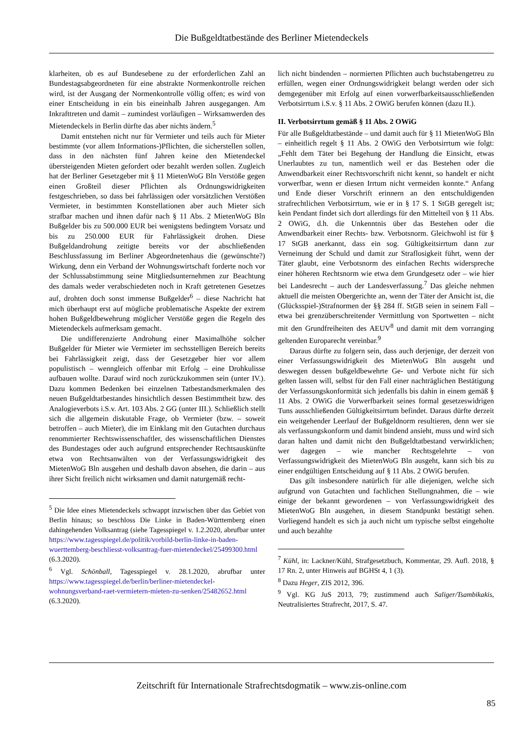Die Bußgeldtatbestände des Berliner Mietendeckels
klarheiten, ob es auf Bundesebene zu der erforderlichen Zahl an Bundestagsabgeordneten für eine abstrakte Normenkontrolle reichen wird, ist der Ausgang der Normenkontrolle völlig offen; es wird von einer Entscheidung in ein bis eineinhalb Jahren ausgegangen. Am Inkrafttreten und damit – zumindest vorläufigen – Wirksamwerden des Mietendeckels in Berlin dürfte das aber nichts ändern.<sup>5</sup>
Damit entstehen nicht nur für Vermieter und teils auch für Mieter bestimmte (vor allem Informations-)Pflichten, die sicherstellen sollen, dass in den nächsten fünf Jahren keine den Mietendeckel übersteigenden Mieten gefordert oder bezahlt werden sollen. Zugleich hat der Berliner Gesetzgeber mit § 11 MietenWoG Bln Verstöße gegen einen Großteil dieser Pflichten als Ordnungswidrigkeiten festgeschrieben, so dass bei fahrlässigen oder vorsätzlichen Verstößen Vermieter, in bestimmten Konstellationen aber auch Mieter sich strafbar machen und ihnen dafür nach § 11 Abs. 2 MietenWoG Bln Bußgelder bis zu 500.000 EUR bei wenigstens bedingtem Vorsatz und bis zu 250.000 EUR für Fahrlässigkeit drohen. Diese Bußgeldandrohung zeitigte bereits vor der abschließenden Beschlussfassung im Berliner Abgeordnetenhaus die (gewünschte?) Wirkung, denn ein Verband der Wohnungswirtschaft forderte noch vor der Schlussabstimmung seine Mitgliedsunternehmen zur Beachtung des damals weder verabschiedeten noch in Kraft getretenen Gesetzes auf, drohten doch sonst immense Bußgelder<sup>6</sup> – diese Nachricht hat mich überhaupt erst auf mögliche problematische Aspekte der extrem hohen Bußgeldbewehrung möglicher Verstöße gegen die Regeln des Mietendeckels aufmerksam gemacht.
Die undifferenzierte Androhung einer Maximalhöhe solcher Bußgelder für Mieter wie Vermieter im sechsstelligen Bereich bereits bei Fahrlässigkeit zeigt, dass der Gesetzgeber hier vor allem populistisch – wenngleich offenbar mit Erfolg – eine Drohkulisse aufbauen wollte. Darauf wird noch zurückzukommen sein (unter IV.). Dazu kommen Bedenken bei einzelnen Tatbestandsmerkmalen des neuen Bußgeldtatbestandes hinsichtlich dessen Bestimmtheit bzw. des Analogieverbots i.S.v. Art. 103 Abs. 2 GG (unter III.). Schließlich stellt sich die allgemein diskutable Frage, ob Vermieter (bzw. – soweit betroffen – auch Mieter), die im Einklang mit den Gutachten durchaus renommierter Rechtswissenschaftler, des wissenschaftlichen Dienstes des Bundestages oder auch aufgrund entsprechender Rechtsauskünfte etwa von Rechtsanwälten von der Verfassungswidrigkeit des MietenWoG Bln ausgehen und deshalb davon absehen, die darin – aus ihrer Sicht freilich nicht wirksamen und damit naturgemäß recht-
<sup>5</sup> Die Idee eines Mietendeckels schwappt inzwischen über das Gebiet von Berlin hinaus; so beschloss Die Linke in Baden-Württemberg einen dahingehenden Volksantrag (siehe Tagesspiegel v. 1.2.2020, abrufbar unter https://www.tagesspiegel.de/politik/vorbild-berlin-linke-in-baden-wuerttemberg-beschliesst-volksantrag-fuer-mietendeckel/25499300.html (6.3.2020).
<sup>6</sup> Vgl. Schönball, Tagesspiegel v. 28.1.2020, abrufbar unter https://www.tagesspiegel.de/berlin/berliner-mietendeckel-wohnungsverband-raet-vermietern-mieten-zu-senken/25482652.html (6.3.2020).
lich nicht bindenden – normierten Pflichten auch buchstabengetreu zu erfüllen, wegen einer Ordnungswidrigkeit belangt werden oder sich demgegenüber mit Erfolg auf einen vorwerfbarkeitsausschließenden Verbotsirrtum i.S.v. § 11 Abs. 2 OWiG berufen können (dazu II.).
II. Verbotsirrtum gemäß § 11 Abs. 2 OWiG
Für alle Bußgeldtatbestände – und damit auch für § 11 MietenWoG Bln – einheitlich regelt § 11 Abs. 2 OWiG den Verbotsirrtum wie folgt: „Fehlt dem Täter bei Begehung der Handlung die Einsicht, etwas Unerlaubtes zu tun, namentlich weil er das Bestehen oder die Anwendbarkeit einer Rechtsvorschrift nicht kennt, so handelt er nicht vorwerfbar, wenn er diesen Irrtum nicht vermeiden konnte.“ Anfang und Ende dieser Vorschrift erinnern an den entschuldigenden strafrechtlichen Verbotsirrtum, wie er in § 17 S. 1 StGB geregelt ist; kein Pendant findet sich dort allerdings für den Mittelteil von § 11 Abs. 2 OWiG, d.h. die Unkenntnis über das Bestehen oder die Anwendbarkeit einer Rechts- bzw. Verbotsnorm. Gleichwohl ist für § 17 StGB anerkannt, dass ein sog. Gültigkeitsirrtum dann zur Verneinung der Schuld und damit zur Straflosigkeit führt, wenn der Täter glaubt, eine Verbotsnorm des einfachen Rechts widerspreche einer höheren Rechtsnorm wie etwa dem Grundgesetz oder – wie hier bei Landesrecht – auch der Landesverfassung.<sup>7</sup> Das gleiche nehmen aktuell die meisten Obergerichte an, wenn der Täter der Ansicht ist, die (Glücksspiel-)Strafnormen der §§ 284 ff. StGB seien in seinem Fall – etwa bei grenzüberschreitender Vermittlung von Sportwetten – nicht mit den Grundfreiheiten des AEUV<sup>8</sup> und damit mit dem vorranging geltenden Europarecht vereinbar.<sup>9</sup>
Daraus dürfte zu folgern sein, dass auch derjenige, der derzeit von einer Verfassungswidrigkeit des MietenWoG Bln ausgeht und deswegen dessen bußgeldbewehrte Ge- und Verbote nicht für sich gelten lassen will, selbst für den Fall einer nachträglichen Bestätigung der Verfassungskonformität sich jedenfalls bis dahin in einem gemäß § 11 Abs. 2 OWiG die Vorwerfbarkeit seines formal gesetzeswidrigen Tuns ausschließenden Gültigkeitsirrtum befindet. Daraus dürfte derzeit ein weitgehender Leerlauf der Bußgeldnorm resultieren, denn wer sie als verfassungskonform und damit bindend ansieht, muss und wird sich daran halten und damit nicht den Bußgeldtatbestand verwirklichen; wer dagegen – wie mancher Rechtsgelehrte – von Verfassungswidrigkeit des MietenWoG Bln ausgeht, kann sich bis zu einer endgültigen Entscheidung auf § 11 Abs. 2 OWiG berufen.
Das gilt insbesondere natürlich für alle diejenigen, welche sich aufgrund von Gutachten und fachlichen Stellungnahmen, die – wie einige der bekannt gewordenen – von Verfassungswidrigkeit des MietenWoG Bln ausgehen, in diesem Standpunkt bestätigt sehen. Vorliegend handelt es sich ja auch nicht um typische selbst eingeholte und auch bezahlte
<sup>7</sup> Kühl, in: Lackner/Kühl, Strafgesetzbuch, Kommentar, 29. Aufl. 2018, § 17 Rn. 2, unter Hinweis auf BGHSt 4, 1 (3).
<sup>8</sup> Dazu Heger, ZIS 2012, 396.
<sup>9</sup> Vgl. KG JuS 2013, 79; zustimmend auch Saliger/Tsambikakis, Neutralisiertes Strafrecht, 2017, S. 47.
Zeitschrift für Internationale Strafrechtsdogmatik – www.zis-online.com
85